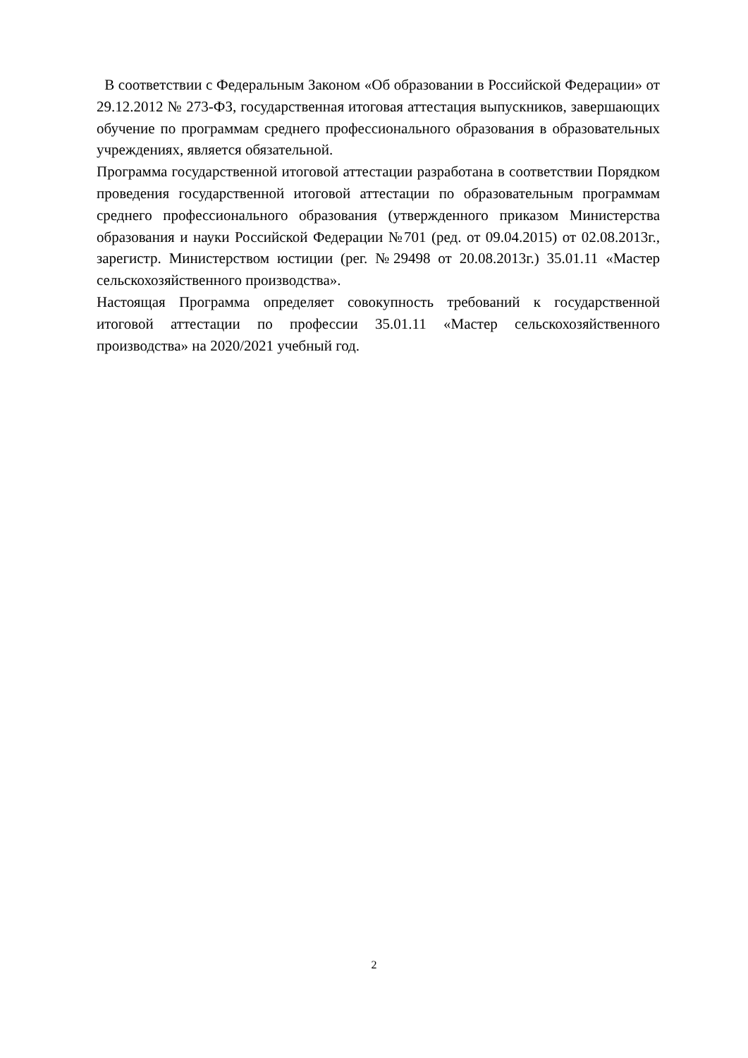В соответствии с Федеральным Законом «Об образовании в Российской Федерации» от 29.12.2012 № 273-ФЗ, государственная итоговая аттестация выпускников, завершающих обучение по программам среднего профессионального образования в образовательных учреждениях, является обязательной.
Программа государственной итоговой аттестации разработана в соответствии Порядком проведения государственной итоговой аттестации по образовательным программам среднего профессионального образования (утвержденного приказом Министерства образования и науки Российской Федерации №701 (ред. от 09.04.2015) от 02.08.2013г., зарегистр. Министерством юстиции (рег. №29498 от 20.08.2013г.) 35.01.11 «Мастер сельскохозяйственного производства».
Настоящая Программа определяет совокупность требований к государственной итоговой аттестации по профессии 35.01.11 «Мастер сельскохозяйственного производства» на 2020/2021 учебный год.
2